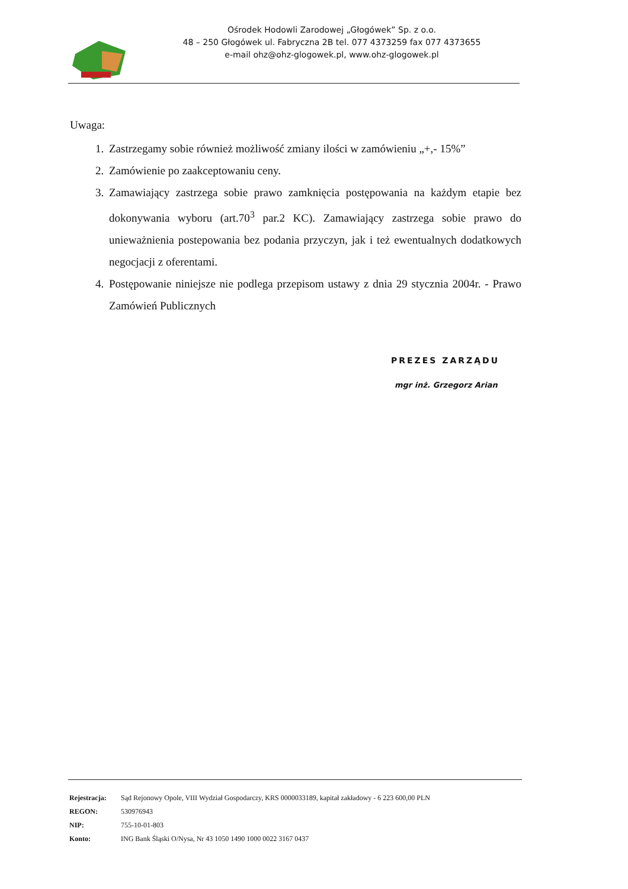Ośrodek Hodowli Zarodowej „Głogówek” Sp. z o.o.
48 – 250 Głogówek ul. Fabryczna 2B tel. 077 4373259 fax 077 4373655
e-mail ohz@ohz-glogowek.pl, www.ohz-glogowek.pl
Uwaga:
1. Zastrzegamy sobie również możliwość zmiany ilości w zamówieniu „+,- 15%”
2. Zamówienie po zaakceptowaniu ceny.
3. Zamawiający zastrzega sobie prawo zamknięcia postępowania na każdym etapie bez dokonywania wyboru (art.70<sup>3</sup> par.2 KC). Zamawiający zastrzega sobie prawo do unieważnienia postepowania bez podania przyczyn, jak i też ewentualnych dodatkowych negocjacji z oferentami.
4. Postępowanie niniejsze nie podlega przepisom ustawy z dnia 29 stycznia 2004r. - Prawo Zamówień Publicznych
PREZES ZARZĄDU
mgr inż. Grzegorz Arian
| Rejestracja: | Sąd Rejonowy Opole, VIII Wydział Gospodarczy, KRS 0000033189, kapitał zakładowy - 6 223 600,00 PLN |
| REGON: | 530976943 |
| NIP: | 755-10-01-803 |
| Konto: | ING Bank Śląski O/Nysa, Nr 43 1050 1490 1000 0022 3167 0437 |